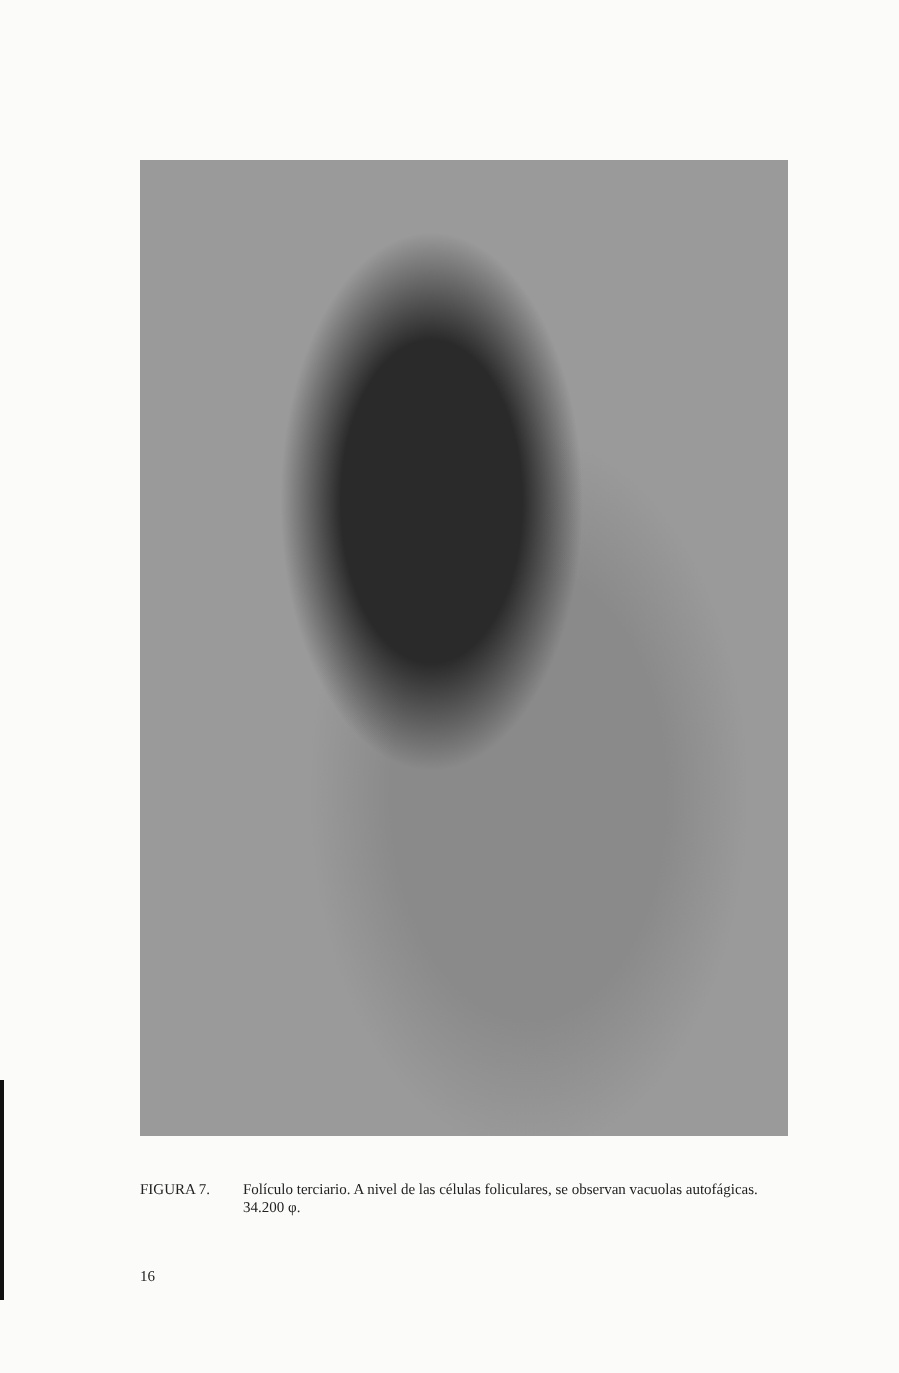FIGURA 7. Folículo terciario. A nivel de las células foliculares, se observan vacuolas autofágicas.
34.200 φ.
16